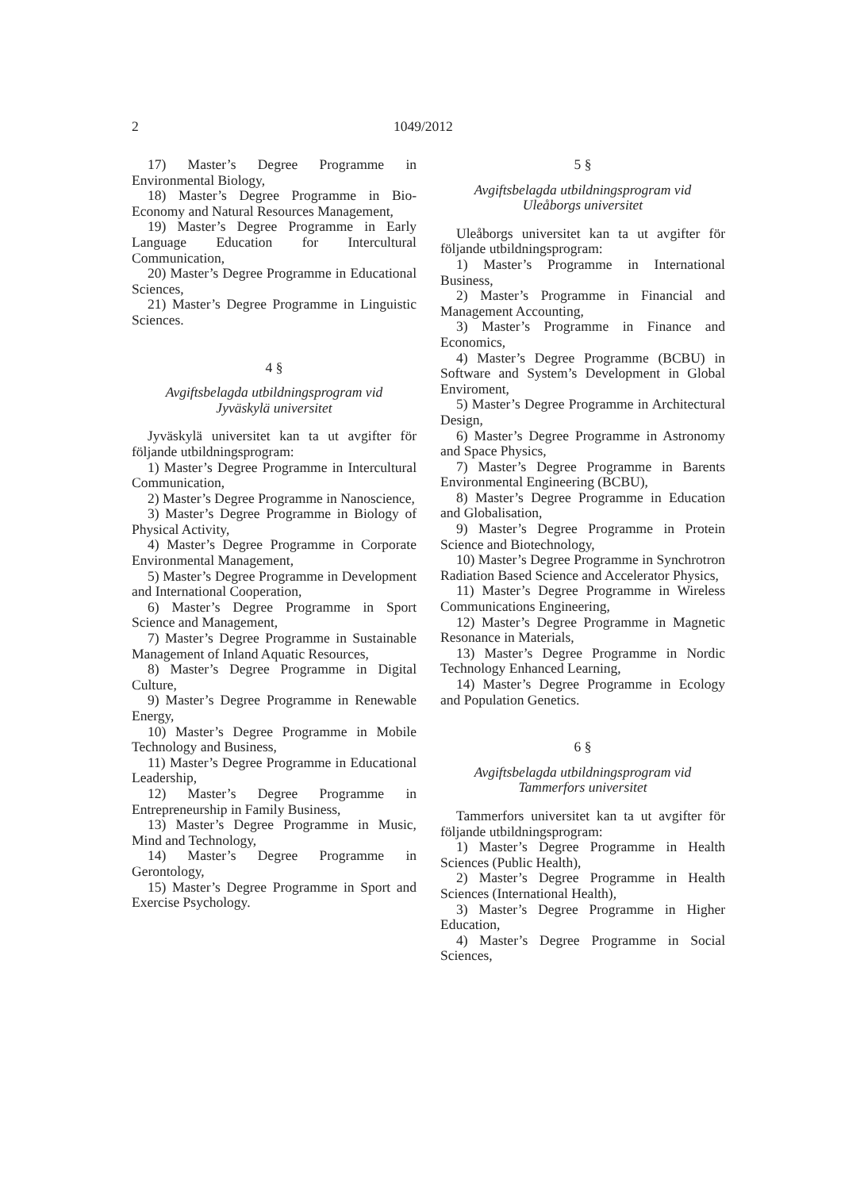2 1049/2012
17) Master’s Degree Programme in Environmental Biology,
18) Master’s Degree Programme in Bio-Economy and Natural Resources Management,
19) Master’s Degree Programme in Early Language Education for Intercultural Communication,
20) Master’s Degree Programme in Educational Sciences,
21) Master’s Degree Programme in Linguistic Sciences.
4 §
Avgiftsbelagda utbildningsprogram vid
Jyväskylä universitet
Jyväskylä universitet kan ta ut avgifter för följande utbildningsprogram:
1) Master’s Degree Programme in Intercultural Communication,
2) Master’s Degree Programme in Nanoscience,
3) Master’s Degree Programme in Biology of Physical Activity,
4) Master’s Degree Programme in Corporate Environmental Management,
5) Master’s Degree Programme in Development and International Cooperation,
6) Master’s Degree Programme in Sport Science and Management,
7) Master’s Degree Programme in Sustainable Management of Inland Aquatic Resources,
8) Master’s Degree Programme in Digital Culture,
9) Master’s Degree Programme in Renewable Energy,
10) Master’s Degree Programme in Mobile Technology and Business,
11) Master’s Degree Programme in Educational Leadership,
12) Master’s Degree Programme in Entrepreneurship in Family Business,
13) Master’s Degree Programme in Music, Mind and Technology,
14) Master’s Degree Programme in Gerontology,
15) Master’s Degree Programme in Sport and Exercise Psychology.
5 §
Avgiftsbelagda utbildningsprogram vid
Uleåborgs universitet
Uleåborgs universitet kan ta ut avgifter för följande utbildningsprogram:
1) Master’s Programme in International Business,
2) Master’s Programme in Financial and Management Accounting,
3) Master’s Programme in Finance and Economics,
4) Master’s Degree Programme (BCBU) in Software and System’s Development in Global Enviroment,
5) Master’s Degree Programme in Architectural Design,
6) Master’s Degree Programme in Astronomy and Space Physics,
7) Master’s Degree Programme in Barents Environmental Engineering (BCBU),
8) Master’s Degree Programme in Education and Globalisation,
9) Master’s Degree Programme in Protein Science and Biotechnology,
10) Master’s Degree Programme in Synchrotron Radiation Based Science and Accelerator Physics,
11) Master’s Degree Programme in Wireless Communications Engineering,
12) Master’s Degree Programme in Magnetic Resonance in Materials,
13) Master’s Degree Programme in Nordic Technology Enhanced Learning,
14) Master’s Degree Programme in Ecology and Population Genetics.
6 §
Avgiftsbelagda utbildningsprogram vid
Tammerfors universitet
Tammerfors universitet kan ta ut avgifter för följande utbildningsprogram:
1) Master’s Degree Programme in Health Sciences (Public Health),
2) Master’s Degree Programme in Health Sciences (International Health),
3) Master’s Degree Programme in Higher Education,
4) Master’s Degree Programme in Social Sciences,